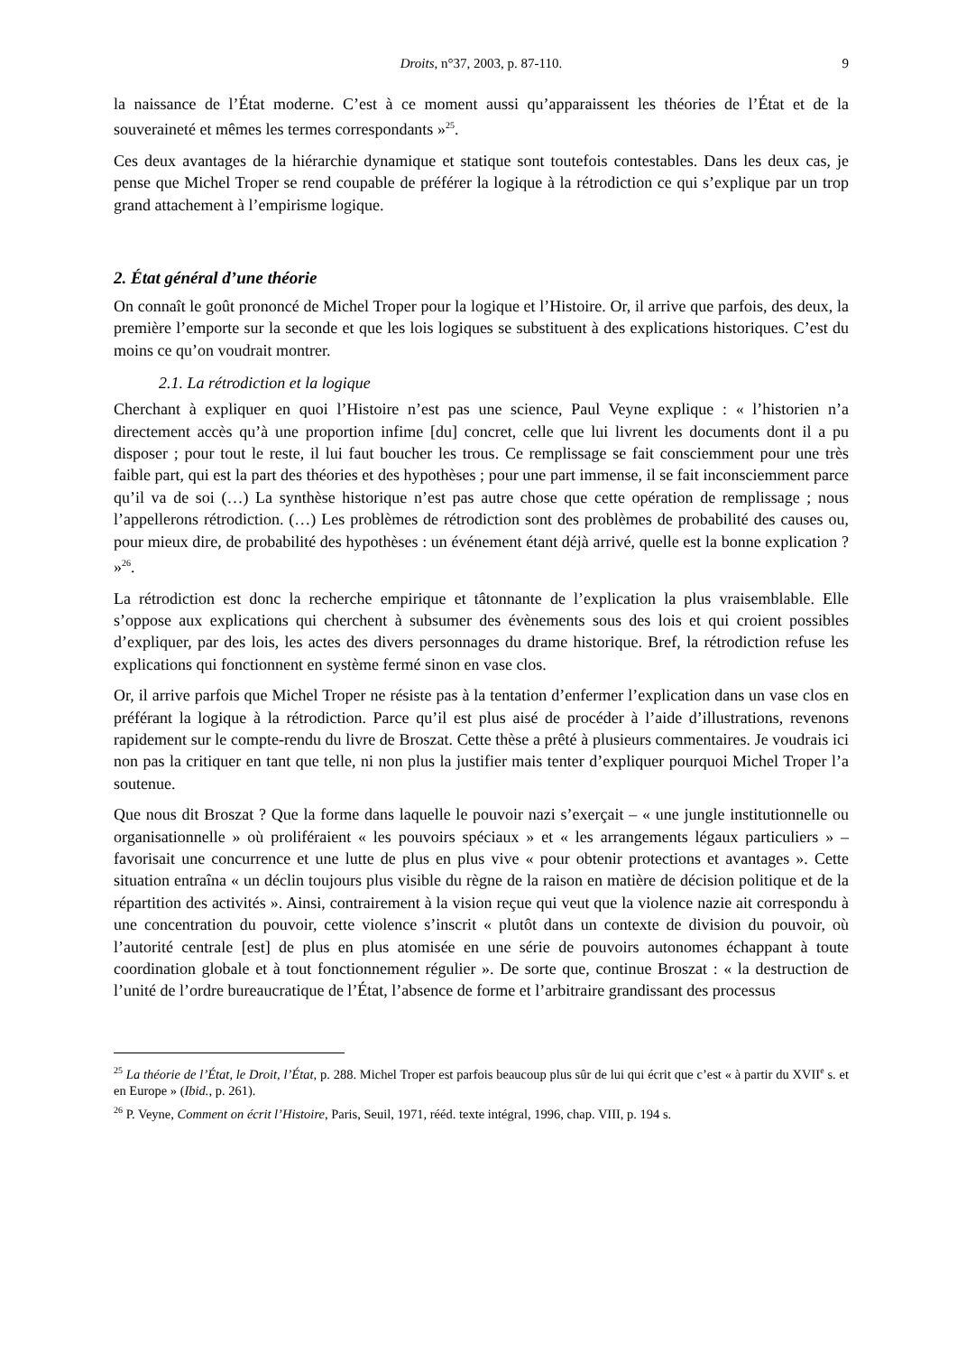Droits, n°37, 2003, p. 87-110. 9
la naissance de l’État moderne. C’est à ce moment aussi qu’apparaissent les théories de l’État et de la souveraineté et mêmes les termes correspondants »<sup>25</sup>.
Ces deux avantages de la hiérarchie dynamique et statique sont toutefois contestables. Dans les deux cas, je pense que Michel Troper se rend coupable de préférer la logique à la rétrodiction ce qui s’explique par un trop grand attachement à l’empirisme logique.
2. État général d’une théorie
On connaît le goût prononcé de Michel Troper pour la logique et l’Histoire. Or, il arrive que parfois, des deux, la première l’emporte sur la seconde et que les lois logiques se substituent à des explications historiques. C’est du moins ce qu’on voudrait montrer.
2.1. La rétrodiction et la logique
Cherchant à expliquer en quoi l’Histoire n’est pas une science, Paul Veyne explique : « l’historien n’a directement accès qu’à une proportion infime [du] concret, celle que lui livrent les documents dont il a pu disposer ; pour tout le reste, il lui faut boucher les trous. Ce remplissage se fait consciemment pour une très faible part, qui est la part des théories et des hypothèses ; pour une part immense, il se fait inconsciemment parce qu’il va de soi (…) La synthèse historique n’est pas autre chose que cette opération de remplissage ; nous l’appellerons rétrodiction. (…) Les problèmes de rétrodiction sont des problèmes de probabilité des causes ou, pour mieux dire, de probabilité des hypothèses : un événement étant déjà arrivé, quelle est la bonne explication ? »<sup>26</sup>.
La rétrodiction est donc la recherche empirique et tâtonnante de l’explication la plus vraisemblable. Elle s’oppose aux explications qui cherchent à subsumer des évènements sous des lois et qui croient possibles d’expliquer, par des lois, les actes des divers personnages du drame historique. Bref, la rétrodiction refuse les explications qui fonctionnent en système fermé sinon en vase clos.
Or, il arrive parfois que Michel Troper ne résiste pas à la tentation d’enfermer l’explication dans un vase clos en préférant la logique à la rétrodiction. Parce qu’il est plus aisé de procéder à l’aide d’illustrations, revenons rapidement sur le compte-rendu du livre de Broszat. Cette thèse a prêté à plusieurs commentaires. Je voudrais ici non pas la critiquer en tant que telle, ni non plus la justifier mais tenter d’expliquer pourquoi Michel Troper l’a soutenue.
Que nous dit Broszat ? Que la forme dans laquelle le pouvoir nazi s’exerçait – « une jungle institutionnelle ou organisationnelle » où proliféraient « les pouvoirs spéciaux » et « les arrangements légaux particuliers » – favorisait une concurrence et une lutte de plus en plus vive « pour obtenir protections et avantages ». Cette situation entraîna « un déclin toujours plus visible du règne de la raison en matière de décision politique et de la répartition des activités ». Ainsi, contrairement à la vision reçue qui veut que la violence nazie ait correspondu à une concentration du pouvoir, cette violence s’inscrit « plutôt dans un contexte de division du pouvoir, où l’autorité centrale [est] de plus en plus atomisée en une série de pouvoirs autonomes échappant à toute coordination globale et à tout fonctionnement régulier ». De sorte que, continue Broszat : « la destruction de l’unité de l’ordre bureaucratique de l’État, l’absence de forme et l’arbitraire grandissant des processus
<sup>25</sup> La théorie de l’État, le Droit, l’État, p. 288. Michel Troper est parfois beaucoup plus sûr de lui qui écrit que c’est « à partir du XVII<sup>e</sup> s. et en Europe » (Ibid., p. 261).
<sup>26</sup> P. Veyne, Comment on écrit l’Histoire, Paris, Seuil, 1971, rééd. texte intégral, 1996, chap. VIII, p. 194 s.